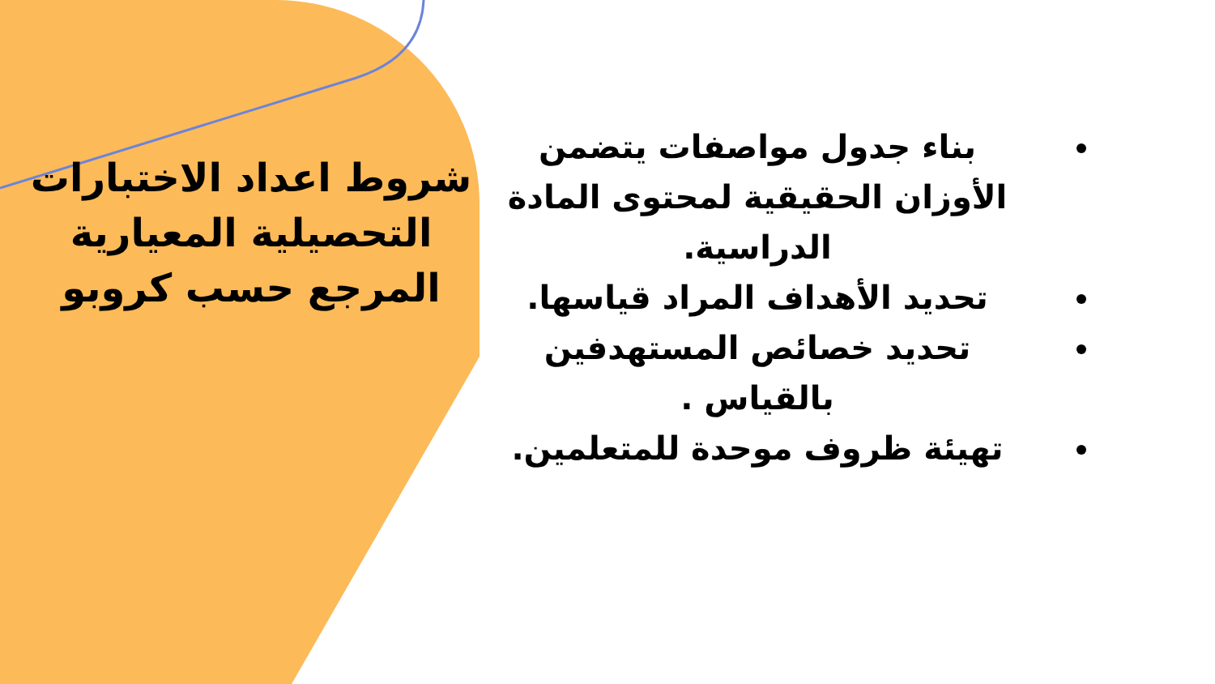شروط اعداد الاختبارات التحصيلية المعيارية المرجع حسب كروبو
بناء جدول مواصفات يتضمن الأوزان الحقيقية لمحتوى المادة الدراسية.
تحديد الأهداف المراد قياسها.
تحديد خصائص المستهدفين بالقياس .
تهيئة ظروف موحدة للمتعلمين.